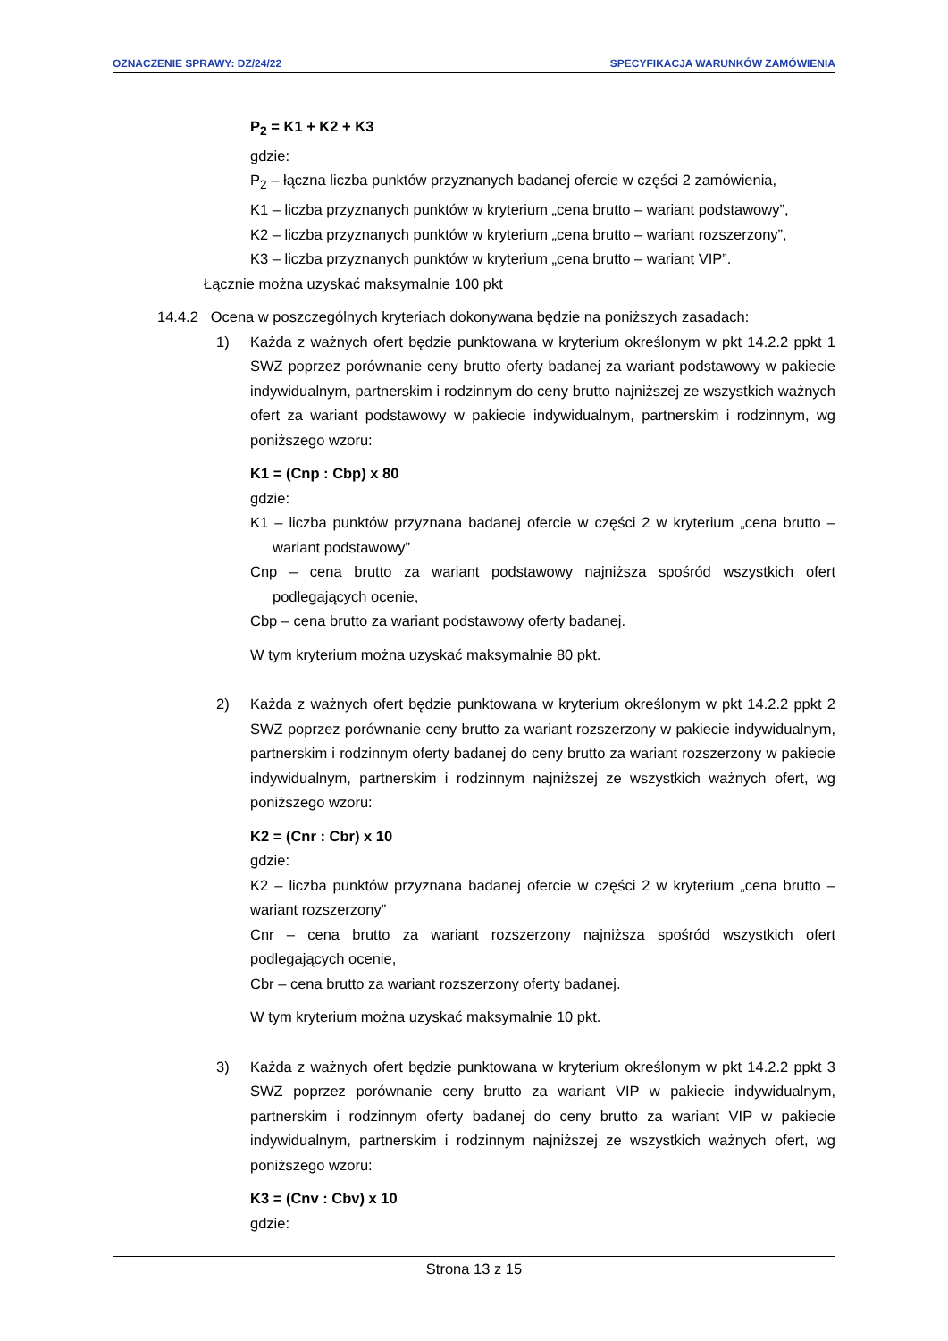OZNACZENIE SPRAWY: DZ/24/22 SPECYFIKACJA WARUNKÓW ZAMÓWIENIA
P<sub>2</sub> = K1 + K2 + K3
gdzie:
P<sub>2</sub> – łączna liczba punktów przyznanych badanej ofercie w części 2 zamówienia,
K1 – liczba przyznanych punktów w kryterium „cena brutto – wariant podstawowy”,
K2 – liczba przyznanych punktów w kryterium „cena brutto – wariant rozszerzony”,
K3 – liczba przyznanych punktów w kryterium „cena brutto – wariant VIP”.
Łącznie można uzyskać maksymalnie 100 pkt
14.4.2 Ocena w poszczególnych kryteriach dokonywana będzie na poniższych zasadach:
1) Każda z ważnych ofert będzie punktowana w kryterium określonym w pkt 14.2.2 ppkt 1 SWZ poprzez porównanie ceny brutto oferty badanej za wariant podstawowy w pakiecie indywidualnym, partnerskim i rodzinnym do ceny brutto najniższej ze wszystkich ważnych ofert za wariant podstawowy w pakiecie indywidualnym, partnerskim i rodzinnym, wg poniższego wzoru:
K1 = (Cnp : Cbp) x 80
gdzie:
K1 – liczba punktów przyznana badanej ofercie w części 2 w kryterium „cena brutto – wariant podstawowy”
Cnp – cena brutto za wariant podstawowy najniższa spośród wszystkich ofert podlegających ocenie,
Cbp – cena brutto za wariant podstawowy oferty badanej.
W tym kryterium można uzyskać maksymalnie 80 pkt.
2) Każda z ważnych ofert będzie punktowana w kryterium określonym w pkt 14.2.2 ppkt 2 SWZ poprzez porównanie ceny brutto za wariant rozszerzony w pakiecie indywidualnym, partnerskim i rodzinnym oferty badanej do ceny brutto za wariant rozszerzony w pakiecie indywidualnym, partnerskim i rodzinnym najniższej ze wszystkich ważnych ofert, wg poniższego wzoru:
K2 = (Cnr : Cbr) x 10
gdzie:
K2 – liczba punktów przyznana badanej ofercie w części 2 w kryterium „cena brutto – wariant rozszerzony”
Cnr – cena brutto za wariant rozszerzony najniższa spośród wszystkich ofert podlegających ocenie,
Cbr – cena brutto za wariant rozszerzony oferty badanej.
W tym kryterium można uzyskać maksymalnie 10 pkt.
3) Każda z ważnych ofert będzie punktowana w kryterium określonym w pkt 14.2.2 ppkt 3 SWZ poprzez porównanie ceny brutto za wariant VIP w pakiecie indywidualnym, partnerskim i rodzinnym oferty badanej do ceny brutto za wariant VIP w pakiecie indywidualnym, partnerskim i rodzinnym najniższej ze wszystkich ważnych ofert, wg poniższego wzoru:
K3 = (Cnv : Cbv) x 10
gdzie:
Strona 13 z 15